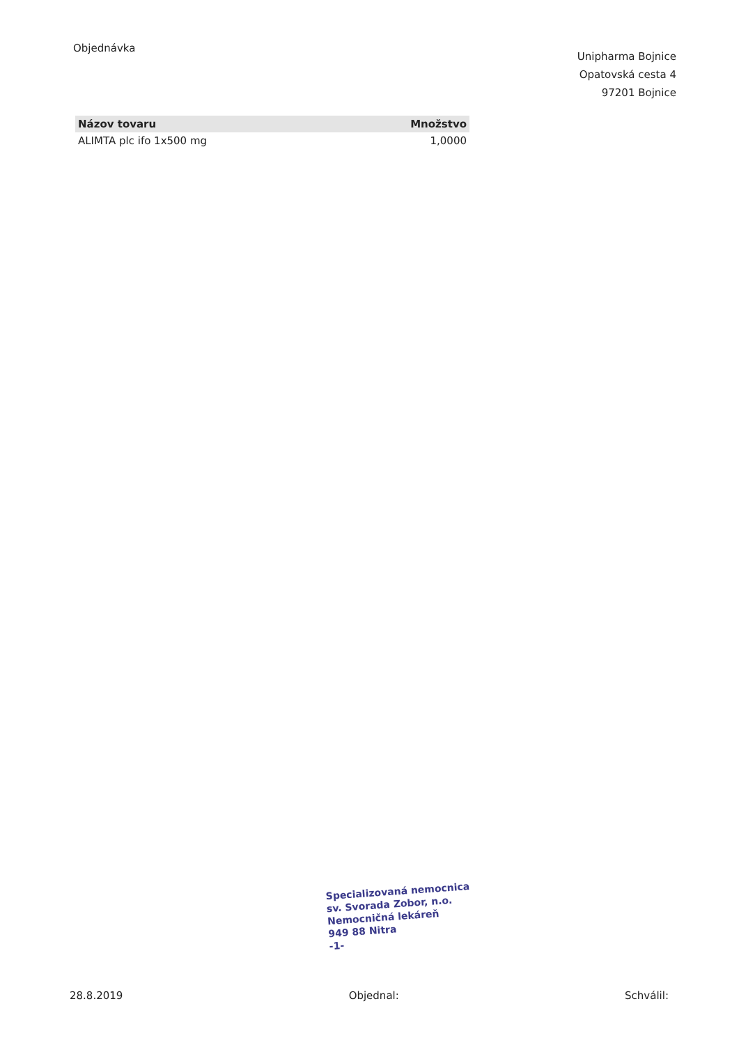Objednávka
Unipharma Bojnice
Opatovská cesta 4
97201 Bojnice
| Názov tovaru | Množstvo |
| --- | --- |
| ALIMTA plc ifo 1x500 mg | 1,0000 |
Specializovaná nemocnica
sv. Svorada Zobor, n.o.
Nemocničná lekáreň
949 88 Nitra
-1-
28.8.2019 Objednal: Schválil: